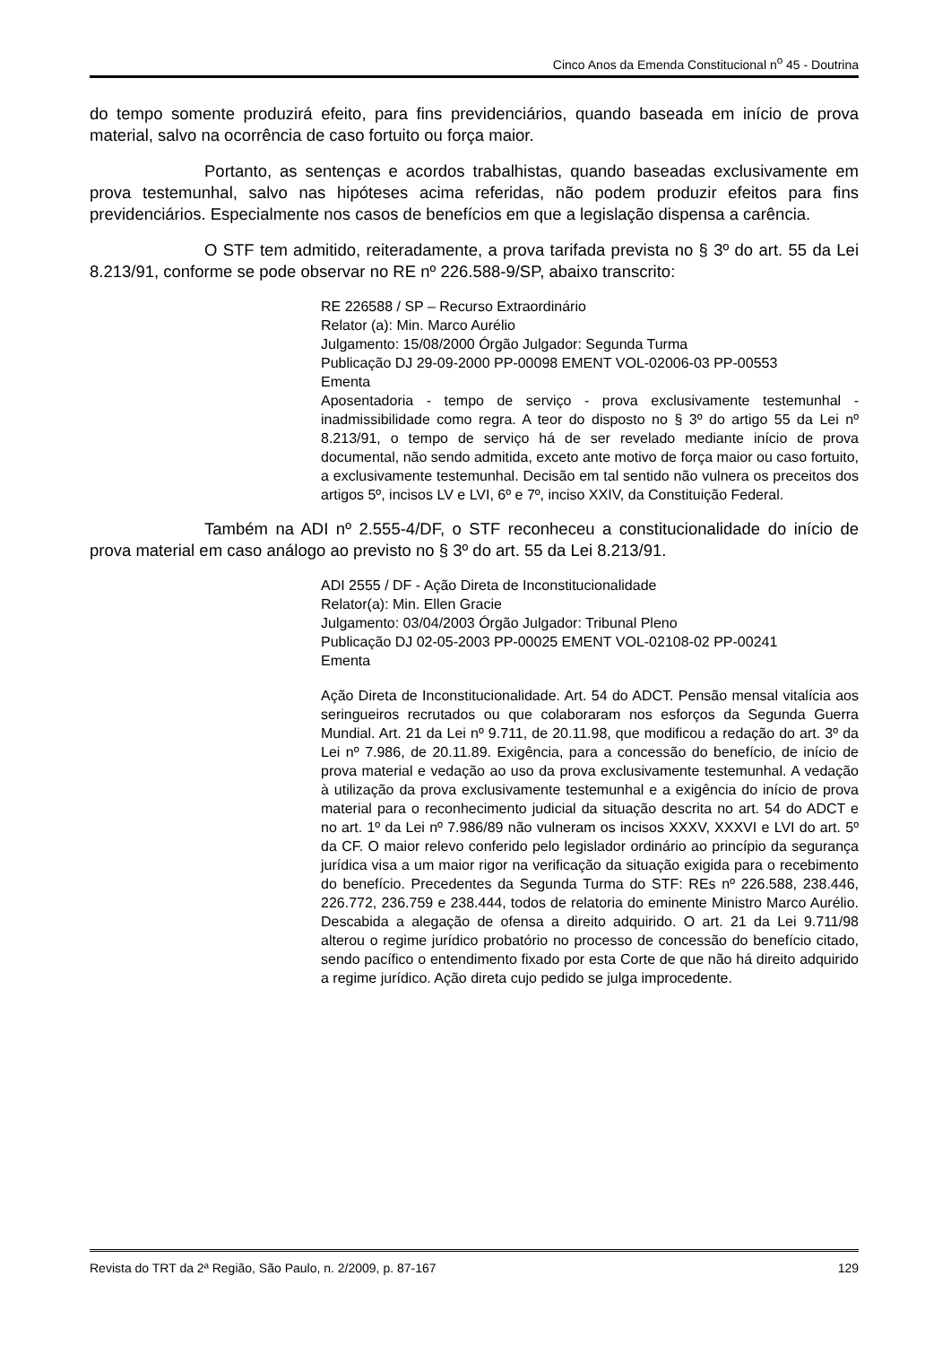Cinco Anos da Emenda Constitucional n<sup>o</sup> 45 - Doutrina
do tempo somente produzirá efeito, para fins previdenciários, quando baseada em início de prova material, salvo na ocorrência de caso fortuito ou força maior.
Portanto, as sentenças e acordos trabalhistas, quando baseadas exclusivamente em prova testemunhal, salvo nas hipóteses acima referidas, não podem produzir efeitos para fins previdenciários. Especialmente nos casos de benefícios em que a legislação dispensa a carência.
O STF tem admitido, reiteradamente, a prova tarifada prevista no § 3º do art. 55 da Lei 8.213/91, conforme se pode observar no RE nº 226.588-9/SP, abaixo transcrito:
RE 226588 / SP – Recurso Extraordinário
Relator (a): Min. Marco Aurélio
Julgamento: 15/08/2000 Órgão Julgador: Segunda Turma
Publicação DJ 29-09-2000 PP-00098 EMENT VOL-02006-03 PP-00553
Ementa
Aposentadoria - tempo de serviço - prova exclusivamente testemunhal - inadmissibilidade como regra. A teor do disposto no § 3º do artigo 55 da Lei nº 8.213/91, o tempo de serviço há de ser revelado mediante início de prova documental, não sendo admitida, exceto ante motivo de força maior ou caso fortuito, a exclusivamente testemunhal. Decisão em tal sentido não vulnera os preceitos dos artigos 5º, incisos LV e LVI, 6º e 7º, inciso XXIV, da Constituição Federal.
Também na ADI nº 2.555-4/DF, o STF reconheceu a constitucionalidade do início de prova material em caso análogo ao previsto no § 3º do art. 55 da Lei 8.213/91.
ADI 2555 / DF - Ação Direta de Inconstitucionalidade
Relator(a): Min. Ellen Gracie
Julgamento: 03/04/2003 Órgão Julgador: Tribunal Pleno
Publicação DJ 02-05-2003 PP-00025 EMENT VOL-02108-02 PP-00241
Ementa
Ação Direta de Inconstitucionalidade. Art. 54 do ADCT. Pensão mensal vitalícia aos seringueiros recrutados ou que colaboraram nos esforços da Segunda Guerra Mundial. Art. 21 da Lei nº 9.711, de 20.11.98, que modificou a redação do art. 3º da Lei nº 7.986, de 20.11.89. Exigência, para a concessão do benefício, de início de prova material e vedação ao uso da prova exclusivamente testemunhal. A vedação à utilização da prova exclusivamente testemunhal e a exigência do início de prova material para o reconhecimento judicial da situação descrita no art. 54 do ADCT e no art. 1º da Lei nº 7.986/89 não vulneram os incisos XXXV, XXXVI e LVI do art. 5º da CF. O maior relevo conferido pelo legislador ordinário ao princípio da segurança jurídica visa a um maior rigor na verificação da situação exigida para o recebimento do benefício. Precedentes da Segunda Turma do STF: REs nº 226.588, 238.446, 226.772, 236.759 e 238.444, todos de relatoria do eminente Ministro Marco Aurélio. Descabida a alegação de ofensa a direito adquirido. O art. 21 da Lei 9.711/98 alterou o regime jurídico probatório no processo de concessão do benefício citado, sendo pacífico o entendimento fixado por esta Corte de que não há direito adquirido a regime jurídico. Ação direta cujo pedido se julga improcedente.
Revista do TRT da 2ª Região, São Paulo, n. 2/2009, p. 87-167 129